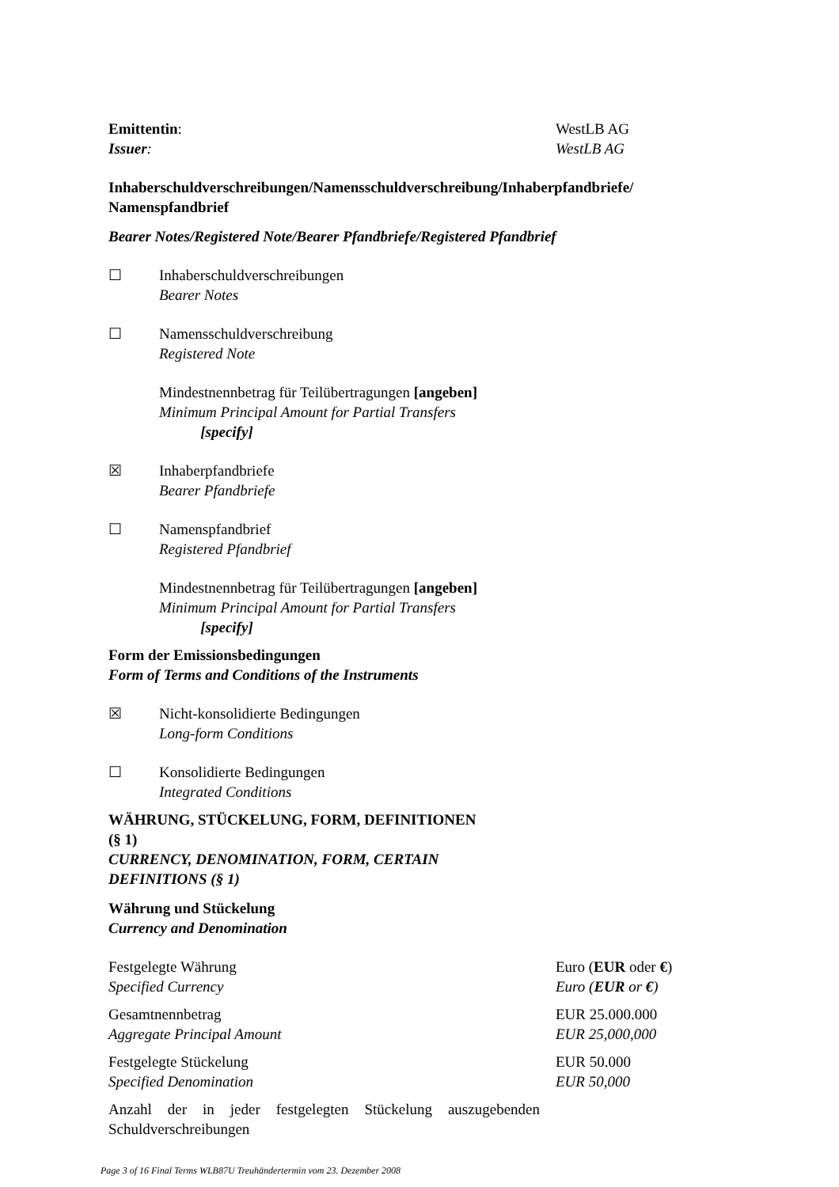Emittentin:
Issuer:
WestLB AG
WestLB AG
Inhaberschuldverschreibungen/Namensschuldverschreibung/Inhaberpfandbriefe/ Namenspfandbrief
Bearer Notes/Registered Note/Bearer Pfandbriefe/Registered Pfandbrief
☐ Inhaberschuldverschreibungen
Bearer Notes
☐ Namensschuldverschreibung
Registered Note
Mindestnennbetrag für Teilübertragungen [angeben]
Minimum Principal Amount for Partial Transfers
[specify]
☒ Inhaberpfandbriefe
Bearer Pfandbriefe
☐ Namenspfandbrief
Registered Pfandbrief
Mindestnennbetrag für Teilübertragungen [angeben]
Minimum Principal Amount for Partial Transfers
[specify]
Form der Emissionsbedingungen
Form of Terms and Conditions of the Instruments
☒ Nicht-konsolidierte Bedingungen
Long-form Conditions
☐ Konsolidierte Bedingungen
Integrated Conditions
WÄHRUNG, STÜCKELUNG, FORM, DEFINITIONEN
(§ 1)
CURRENCY, DENOMINATION, FORM, CERTAIN DEFINITIONS (§ 1)
Währung und Stückelung
Currency and Denomination
Festgelegte Währung
Specified Currency
Euro (EUR oder €)
Euro (EUR or €)
Gesamtnennbetrag
Aggregate Principal Amount
EUR 25.000.000
EUR 25,000,000
Festgelegte Stückelung
Specified Denomination
EUR 50.000
EUR 50,000
Anzahl der in jeder festgelegten Stückelung auszugebenden Schuldverschreibungen
Page 3 of 16 Final Terms WLB87U Treuhändertermin vom 23. Dezember 2008